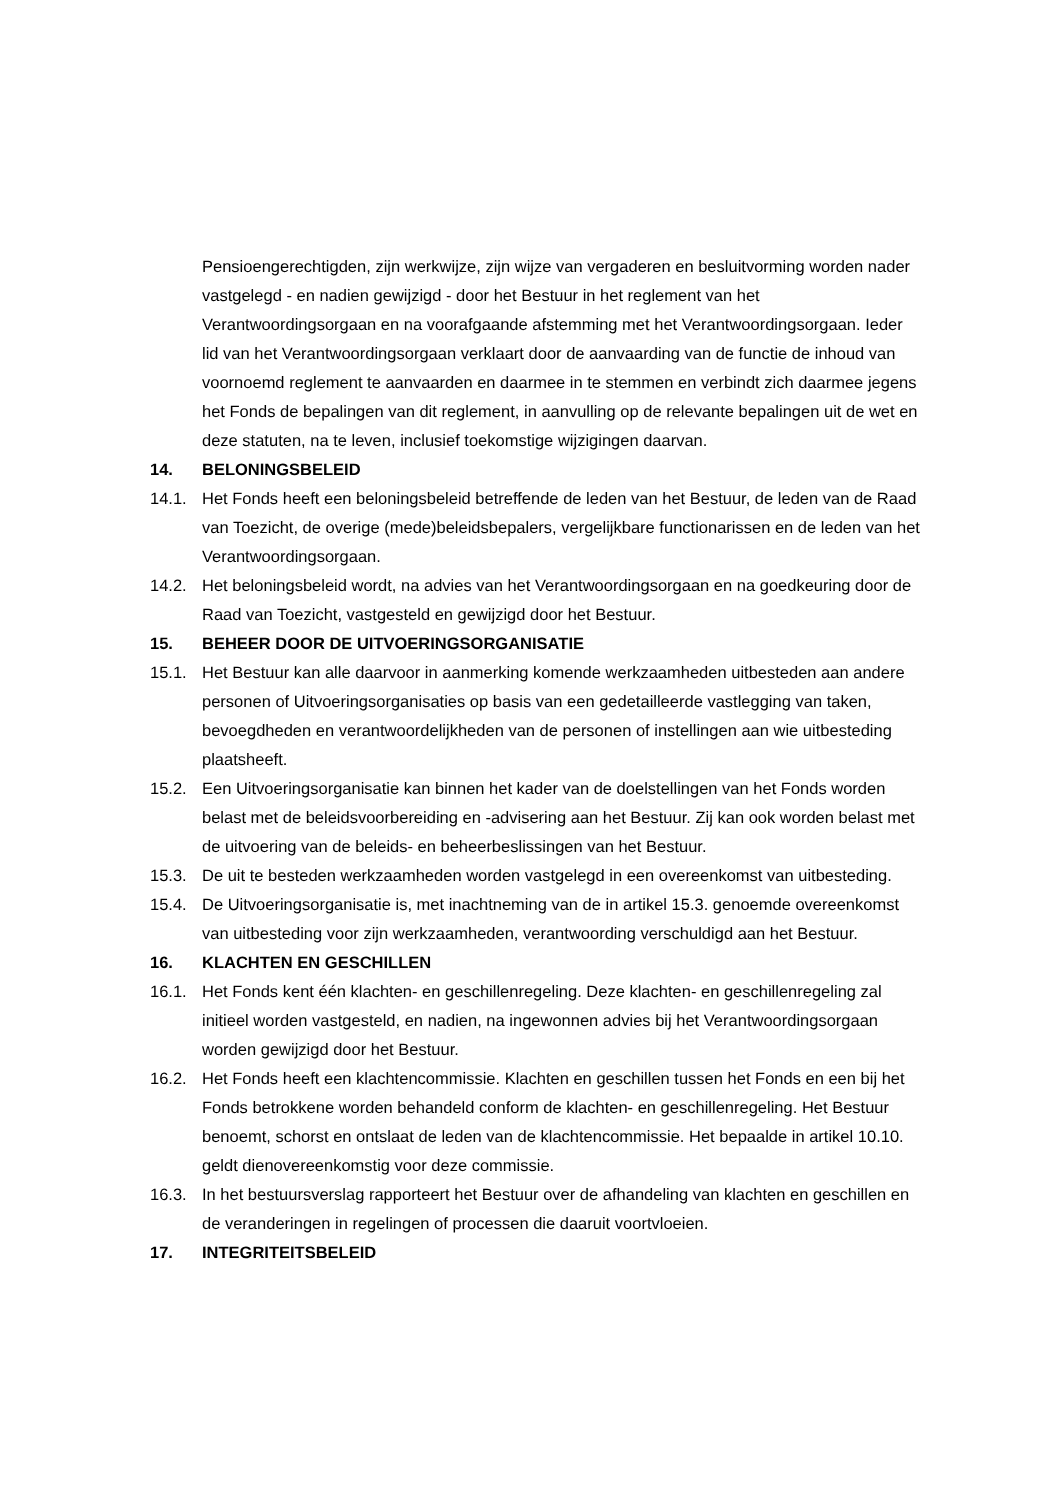Pensioengerechtigden, zijn werkwijze, zijn wijze van vergaderen en besluitvorming worden nader vastgelegd - en nadien gewijzigd - door het Bestuur in het reglement van het Verantwoordingsorgaan en na voorafgaande afstemming met het Verantwoordingsorgaan. Ieder lid van het Verantwoordingsorgaan verklaart door de aanvaarding van de functie de inhoud van voornoemd reglement te aanvaarden en daarmee in te stemmen en verbindt zich daarmee jegens het Fonds de bepalingen van dit reglement, in aanvulling op de relevante bepalingen uit de wet en deze statuten, na te leven, inclusief toekomstige wijzigingen daarvan.
14. BELONINGSBELEID
14.1. Het Fonds heeft een beloningsbeleid betreffende de leden van het Bestuur, de leden van de Raad van Toezicht, de overige (mede)beleidsbepalers, vergelijkbare functionarissen en de leden van het Verantwoordingsorgaan.
14.2. Het beloningsbeleid wordt, na advies van het Verantwoordingsorgaan en na goedkeuring door de Raad van Toezicht, vastgesteld en gewijzigd door het Bestuur.
15. BEHEER DOOR DE UITVOERINGSORGANISATIE
15.1. Het Bestuur kan alle daarvoor in aanmerking komende werkzaamheden uitbesteden aan andere personen of Uitvoeringsorganisaties op basis van een gedetailleerde vastlegging van taken, bevoegdheden en verantwoordelijkheden van de personen of instellingen aan wie uitbesteding plaatsheeft.
15.2. Een Uitvoeringsorganisatie kan binnen het kader van de doelstellingen van het Fonds worden belast met de beleidsvoorbereiding en -advisering aan het Bestuur. Zij kan ook worden belast met de uitvoering van de beleids- en beheerbeslissingen van het Bestuur.
15.3. De uit te besteden werkzaamheden worden vastgelegd in een overeenkomst van uitbesteding.
15.4. De Uitvoeringsorganisatie is, met inachtneming van de in artikel 15.3. genoemde overeenkomst van uitbesteding voor zijn werkzaamheden, verantwoording verschuldigd aan het Bestuur.
16. KLACHTEN EN GESCHILLEN
16.1. Het Fonds kent één klachten- en geschillenregeling. Deze klachten- en geschillenregeling zal initieel worden vastgesteld, en nadien, na ingewonnen advies bij het Verantwoordingsorgaan worden gewijzigd door het Bestuur.
16.2. Het Fonds heeft een klachtencommissie. Klachten en geschillen tussen het Fonds en een bij het Fonds betrokkene worden behandeld conform de klachten- en geschillenregeling. Het Bestuur benoemt, schorst en ontslaat de leden van de klachtencommissie. Het bepaalde in artikel 10.10. geldt dienovereenkomstig voor deze commissie.
16.3. In het bestuursverslag rapporteert het Bestuur over de afhandeling van klachten en geschillen en de veranderingen in regelingen of processen die daaruit voortvloeien.
17. INTEGRITEITSBELEID